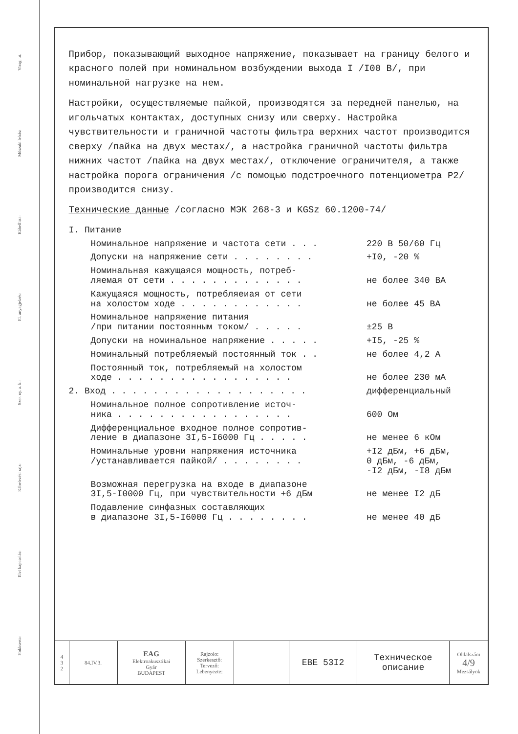Vizsg. ut.
Műszaki leírás:
Kábellista:
El. anyagjelzés:
Szer. ny. a. k.:
Kábelezési rajz:
Elvi kapcsolás:
Hokkserta:
Прибор, показывающий выходное напряжение, показывает на границу белого и красного полей при номинальном возбуждении выхода I /I00 В/, при номинальной нагрузке на нем.
Настройки, осуществляемые пайкой, производятся за передней панелью, на игольчатых контактах, доступных снизу или сверху. Настройка чувствительности и граничной частоты фильтра верхних частот производится сверху /пайка на двух местах/, а настройка граничной частоты фильтра нижних частот /пайка на двух местах/, отключение ограничителя, а также настройка порога ограничения /с помощью подстроечного потенциометра P2/ производится снизу.
Технические данные /согласно МЭК 268-3 и KGSz 60.1200-74/
| I. Питание | |
| Номинальное напряжение и частота сети . . . | 220 В 50/60 Гц |
| Допуски на напряжение сети . . . . . . . . | +I0, -20 % |
| Номинальная кажущаяся мощность, потреб- ляемая от сети . . . . . . . . . . . . . | не более 340 ВА |
| Кажущаяся мощность, потребляеиая от сети на холостом ходе . . . . . . . . . . . . | не более 45 ВА |
| Номинальное напряжение питания /при питании постоянным током/ . . . . . | ±25 В |
| Допуски на номинальное напряжение . . . . . | +I5, -25 % |
| Номинальный потребляемый постоянный ток . . | не более 4,2 А |
| Постоянный ток, потребляемый на холостом ходе . . . . . . . . . . . . . . . . . | не более 230 мА |
| 2. Вход . . . . . . . . . . . . . . . . . . . | дифференциальный |
| Номинальное полное сопротивление источ- ника . . . . . . . . . . . . . . . . . | 600 Ом |
| Дифференциальное входное полное сопротив- ление в диапазоне 3I,5-I6000 Гц . . . . . | не менее 6 кОм |
| Номинальные уровни напряжения источника /устанавливается пайкой/ . . . . . . . . | +I2 дБм, +6 дБм, 0 дБм, -6 дБм, -I2 дБм, -I8 дБм |
| Возможная перегрузка на входе в диапазоне 3I,5-I0000 Гц, при чувствительности +6 дБм | не менее I2 дБ |
| Подавление синфазных составляющих в диапазоне 3I,5-I6000 Гц . . . . . . . . | не менее 40 дБ |
| 4 3 2 | 84.IV.3. | EAG Elektroakusztikai Gyár BUDAPEST | Rajzolo: Szerkesztő: Tervező: Lebenyezte: | | EBE 53I2 | Техническое описание | Oldalszám 4/9 Mezsályok |